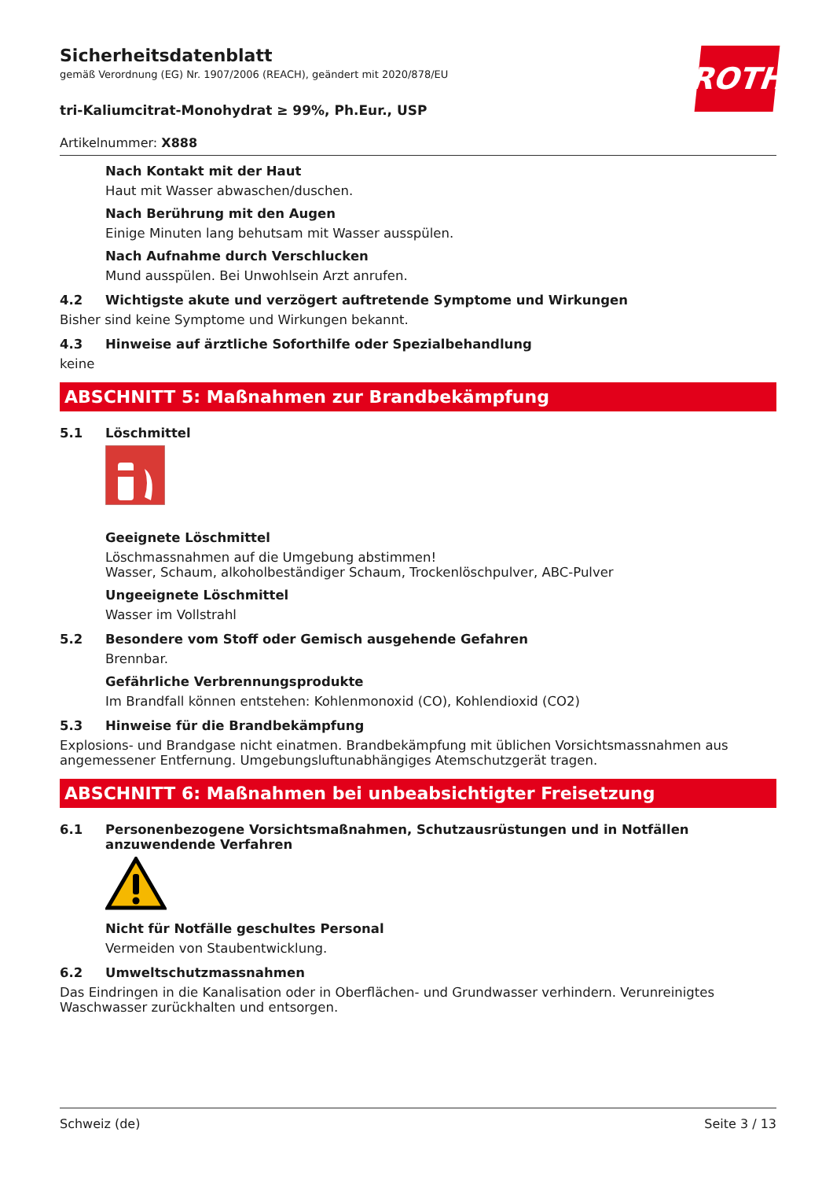ROTH
Sicherheitsdatenblatt
gemäß Verordnung (EG) Nr. 1907/2006 (REACH), geändert mit 2020/878/EU
tri-Kaliumcitrat-Monohydrat ≥ 99%, Ph.Eur., USP
Artikelnummer: X888
Nach Kontakt mit der Haut
Haut mit Wasser abwaschen/duschen.
Nach Berührung mit den Augen
Einige Minuten lang behutsam mit Wasser ausspülen.
Nach Aufnahme durch Verschlucken
Mund ausspülen. Bei Unwohlsein Arzt anrufen.
4.2 Wichtigste akute und verzögert auftretende Symptome und Wirkungen
Bisher sind keine Symptome und Wirkungen bekannt.
4.3 Hinweise auf ärztliche Soforthilfe oder Spezialbehandlung
keine
ABSCHNITT 5: Maßnahmen zur Brandbekämpfung
5.1 Löschmittel
Geeignete Löschmittel
Löschmassnahmen auf die Umgebung abstimmen!
Wasser, Schaum, alkoholbeständiger Schaum, Trockenlöschpulver, ABC-Pulver
Ungeeignete Löschmittel
Wasser im Vollstrahl
5.2 Besondere vom Stoff oder Gemisch ausgehende Gefahren
Brennbar.
Gefährliche Verbrennungsprodukte
Im Brandfall können entstehen: Kohlenmonoxid (CO), Kohlendioxid (CO2)
5.3 Hinweise für die Brandbekämpfung
Explosions- und Brandgase nicht einatmen. Brandbekämpfung mit üblichen Vorsichtsmassnahmen aus angemessener Entfernung. Umgebungsluftunabhängiges Atemschutzgerät tragen.
ABSCHNITT 6: Maßnahmen bei unbeabsichtigter Freisetzung
6.1 Personenbezogene Vorsichtsmaßnahmen, Schutzausrüstungen und in Notfällen anzuwendende Verfahren
Nicht für Notfälle geschultes Personal
Vermeiden von Staubentwicklung.
6.2 Umweltschutzmassnahmen
Das Eindringen in die Kanalisation oder in Oberflächen- und Grundwasser verhindern. Verunreinigtes Waschwasser zurückhalten und entsorgen.
Schweiz (de) Seite 3 / 13